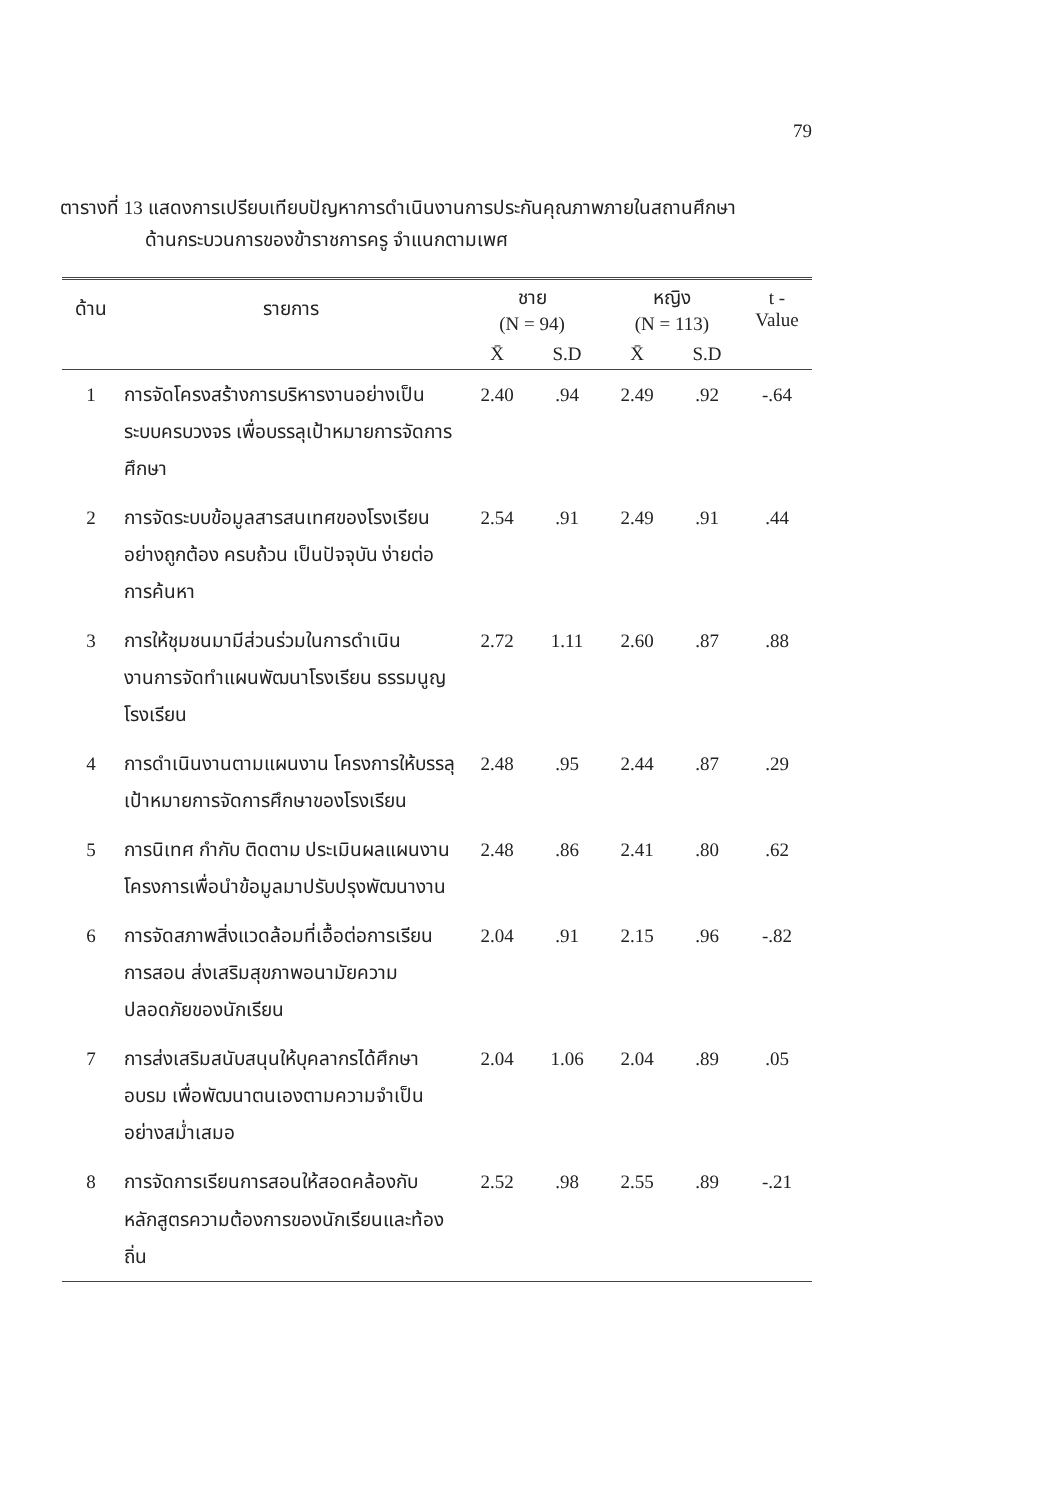79
ตารางที่ 13 แสดงการเปรียบเทียบปัญหาการดำเนินงานการประกันคุณภาพภายในสถานศึกษา
ด้านกระบวนการของข้าราชการครู จำแนกตามเพศ
| ด้าน | รายการ | ชาย (N = 94) | | หญิง (N = 113) | | t - Value |
| --- | --- | --- | --- | --- | --- | --- |
| | | X̄ | S.D | X̄ | S.D | |
| 1 | การจัดโครงสร้างการบริหารงานอย่างเป็นระบบครบวงจร เพื่อบรรลุเป้าหมายการจัดการศึกษา | 2.40 | .94 | 2.49 | .92 | -.64 |
| 2 | การจัดระบบข้อมูลสารสนเทศของโรงเรียนอย่างถูกต้อง ครบถ้วน เป็นปัจจุบัน ง่ายต่อการค้นหา | 2.54 | .91 | 2.49 | .91 | .44 |
| 3 | การให้ชุมชนมามีส่วนร่วมในการดำเนินงานการจัดทำแผนพัฒนาโรงเรียน ธรรมนูญโรงเรียน | 2.72 | 1.11 | 2.60 | .87 | .88 |
| 4 | การดำเนินงานตามแผนงาน โครงการให้บรรลุเป้าหมายการจัดการศึกษาของโรงเรียน | 2.48 | .95 | 2.44 | .87 | .29 |
| 5 | การนิเทศ กำกับ ติดตาม ประเมินผลแผนงาน โครงการเพื่อนำข้อมูลมาปรับปรุงพัฒนางาน | 2.48 | .86 | 2.41 | .80 | .62 |
| 6 | การจัดสภาพสิ่งแวดล้อมที่เอื้อต่อการเรียนการสอน ส่งเสริมสุขภาพอนามัยความปลอดภัยของนักเรียน | 2.04 | .91 | 2.15 | .96 | -.82 |
| 7 | การส่งเสริมสนับสนุนให้บุคลากรได้ศึกษาอบรม เพื่อพัฒนาตนเองตามความจำเป็นอย่างสม่ำเสมอ | 2.04 | 1.06 | 2.04 | .89 | .05 |
| 8 | การจัดการเรียนการสอนให้สอดคล้องกับหลักสูตรความต้องการของนักเรียนและท้องถิ่น | 2.52 | .98 | 2.55 | .89 | -.21 |